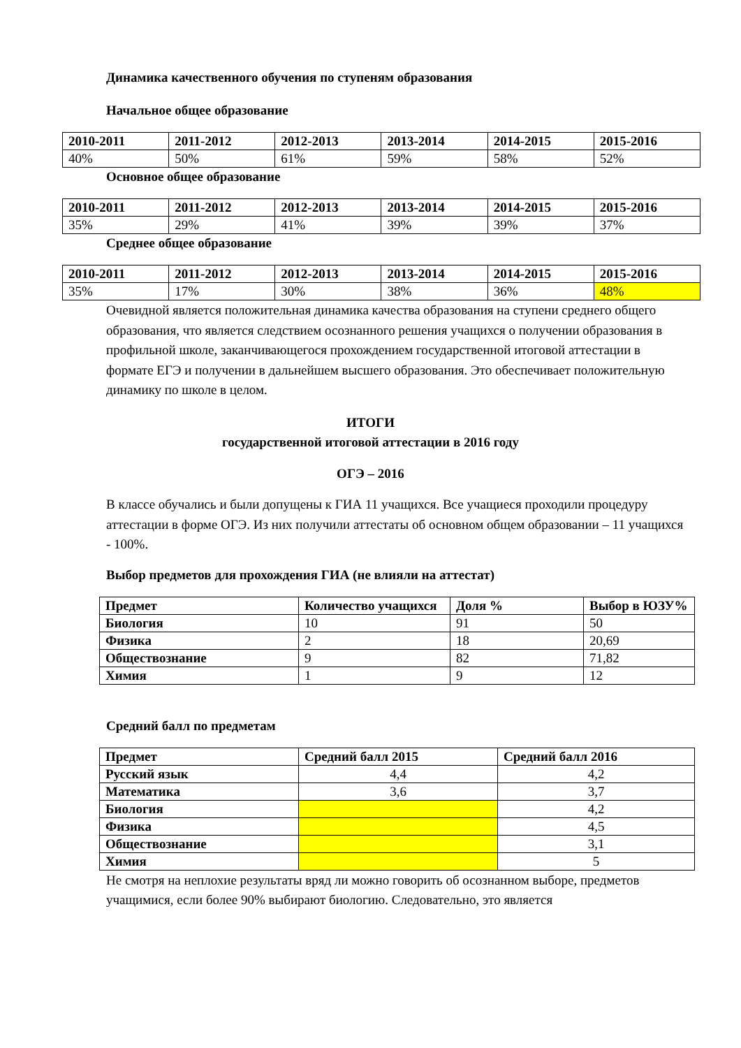Динамика качественного обучения по ступеням образования
Начальное общее образование
| 2010-2011 | 2011-2012 | 2012-2013 | 2013-2014 | 2014-2015 | 2015-2016 |
| --- | --- | --- | --- | --- | --- |
| 40% | 50% | 61% | 59% | 58% | 52% |
Основное общее образование
| 2010-2011 | 2011-2012 | 2012-2013 | 2013-2014 | 2014-2015 | 2015-2016 |
| --- | --- | --- | --- | --- | --- |
| 35% | 29% | 41% | 39% | 39% | 37% |
Среднее общее образование
| 2010-2011 | 2011-2012 | 2012-2013 | 2013-2014 | 2014-2015 | 2015-2016 |
| --- | --- | --- | --- | --- | --- |
| 35% | 17% | 30% | 38% | 36% | 48% |
Очевидной является положительная динамика качества образования на ступени среднего общего образования, что является следствием осознанного решения учащихся о получении образования в профильной школе, заканчивающегося прохождением государственной итоговой аттестации в формате ЕГЭ и получении в дальнейшем высшего образования. Это обеспечивает положительную динамику по школе в целом.
ИТОГИ
государственной итоговой аттестации в 2016 году
ОГЭ – 2016
В классе обучались и были допущены к ГИА 11 учащихся. Все учащиеся проходили процедуру аттестации в форме ОГЭ. Из них получили аттестаты об основном общем образовании – 11 учащихся - 100%.
Выбор предметов для прохождения ГИА (не влияли на аттестат)
| Предмет | Количество учащихся | Доля % | Выбор в ЮЗУ% |
| --- | --- | --- | --- |
| Биология | 10 | 91 | 50 |
| Физика | 2 | 18 | 20,69 |
| Обществознание | 9 | 82 | 71,82 |
| Химия | 1 | 9 | 12 |
Средний балл по предметам
| Предмет | Средний балл 2015 | Средний балл 2016 |
| --- | --- | --- |
| Русский язык | 4,4 | 4,2 |
| Математика | 3,6 | 3,7 |
| Биология | | 4,2 |
| Физика | | 4,5 |
| Обществознание | | 3,1 |
| Химия | | 5 |
Не смотря на неплохие результаты вряд ли можно говорить об осознанном выборе, предметов учащимися, если более 90% выбирают биологию. Следовательно, это является